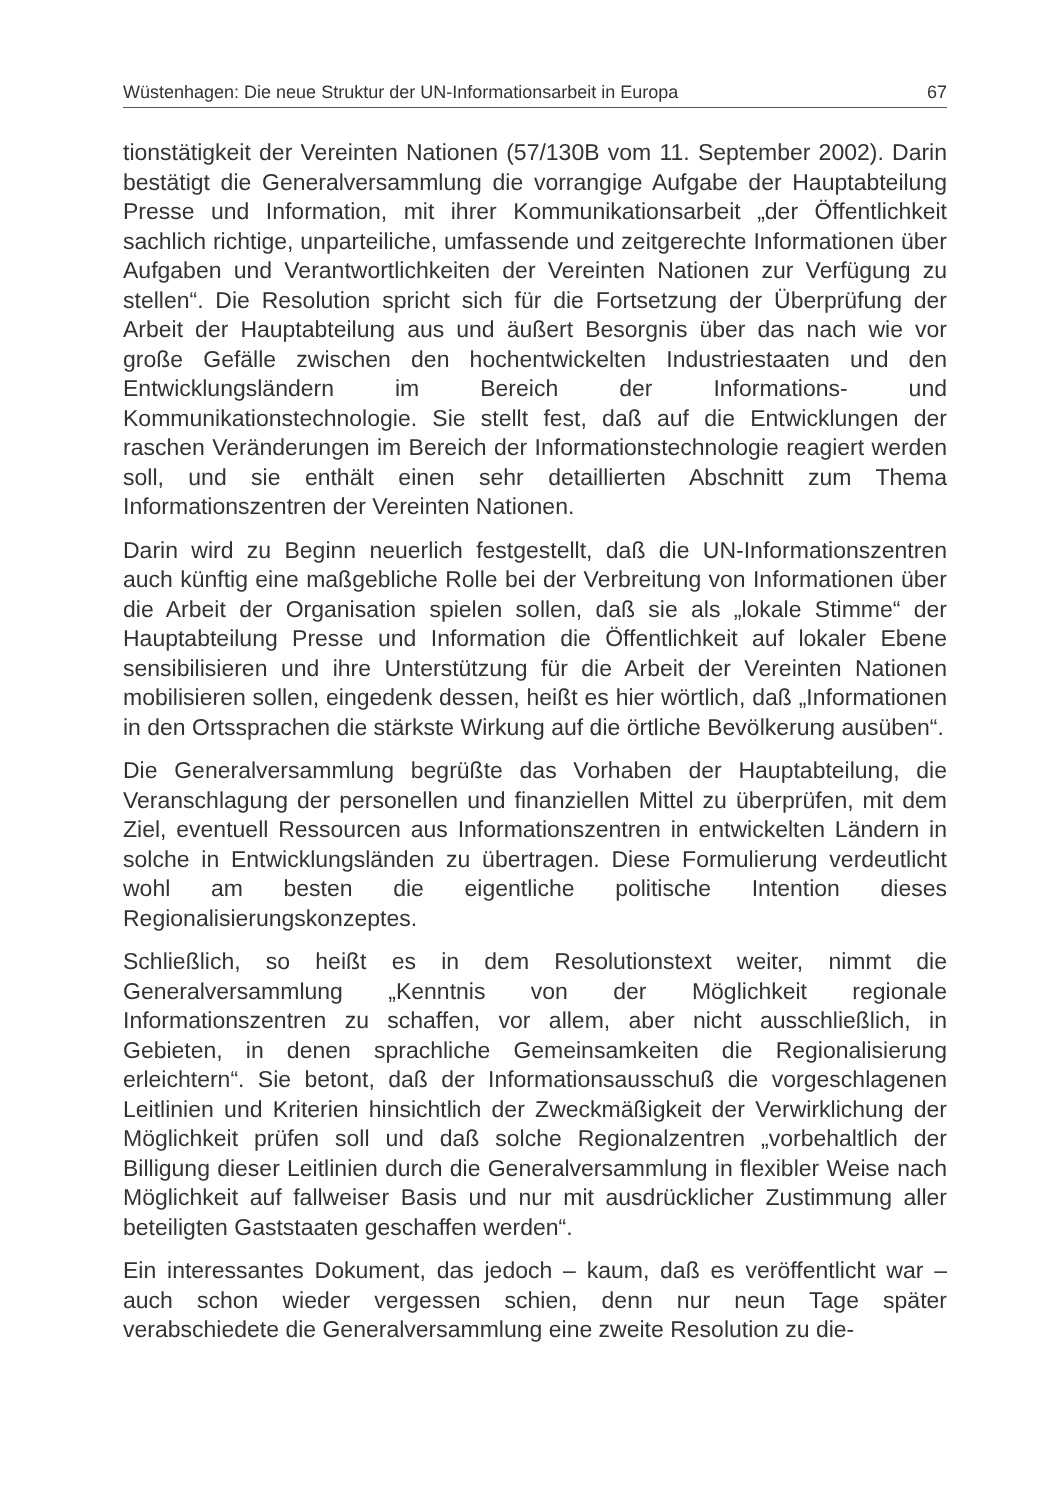Wüstenhagen: Die neue Struktur der UN-Informationsarbeit in Europa 67
tionstätigkeit der Vereinten Nationen (57/130B vom 11. September 2002). Darin bestätigt die Generalversammlung die vorrangige Aufgabe der Hauptabteilung Presse und Information, mit ihrer Kommunikationsarbeit „der Öffentlichkeit sachlich richtige, unparteiliche, umfassende und zeitgerechte Informationen über Aufgaben und Verantwortlichkeiten der Vereinten Nationen zur Verfügung zu stellen“. Die Resolution spricht sich für die Fortsetzung der Überprüfung der Arbeit der Hauptabteilung aus und äußert Besorgnis über das nach wie vor große Gefälle zwischen den hochentwickelten Industriestaaten und den Entwicklungsländern im Bereich der Informations- und Kommunikationstechnologie. Sie stellt fest, daß auf die Entwicklungen der raschen Veränderungen im Bereich der Informationstechnologie reagiert werden soll, und sie enthält einen sehr detaillierten Abschnitt zum Thema Informationszentren der Vereinten Nationen.
Darin wird zu Beginn neuerlich festgestellt, daß die UN-Informationszentren auch künftig eine maßgebliche Rolle bei der Verbreitung von Informationen über die Arbeit der Organisation spielen sollen, daß sie als „lokale Stimme“ der Hauptabteilung Presse und Information die Öffentlichkeit auf lokaler Ebene sensibilisieren und ihre Unterstützung für die Arbeit der Vereinten Nationen mobilisieren sollen, eingedenk dessen, heißt es hier wörtlich, daß „Informationen in den Ortssprachen die stärkste Wirkung auf die örtliche Bevölkerung ausüben“.
Die Generalversammlung begrüßte das Vorhaben der Hauptabteilung, die Veranschlagung der personellen und finanziellen Mittel zu überprüfen, mit dem Ziel, eventuell Ressourcen aus Informationszentren in entwickelten Ländern in solche in Entwicklungsländen zu übertragen. Diese Formulierung verdeutlicht wohl am besten die eigentliche politische Intention dieses Regionalisierungskonzeptes.
Schließlich, so heißt es in dem Resolutionstext weiter, nimmt die Generalversammlung „Kenntnis von der Möglichkeit regionale Informationszentren zu schaffen, vor allem, aber nicht ausschließlich, in Gebieten, in denen sprachliche Gemeinsamkeiten die Regionalisierung erleichtern“. Sie betont, daß der Informationsausschuß die vorgeschlagenen Leitlinien und Kriterien hinsichtlich der Zweckmäßigkeit der Verwirklichung der Möglichkeit prüfen soll und daß solche Regionalzentren „vorbehaltlich der Billigung dieser Leitlinien durch die Generalversammlung in flexibler Weise nach Möglichkeit auf fallweiser Basis und nur mit ausdrücklicher Zustimmung aller beteiligten Gaststaaten geschaffen werden“.
Ein interessantes Dokument, das jedoch – kaum, daß es veröffentlicht war – auch schon wieder vergessen schien, denn nur neun Tage später verabschiedete die Generalversammlung eine zweite Resolution zu die-